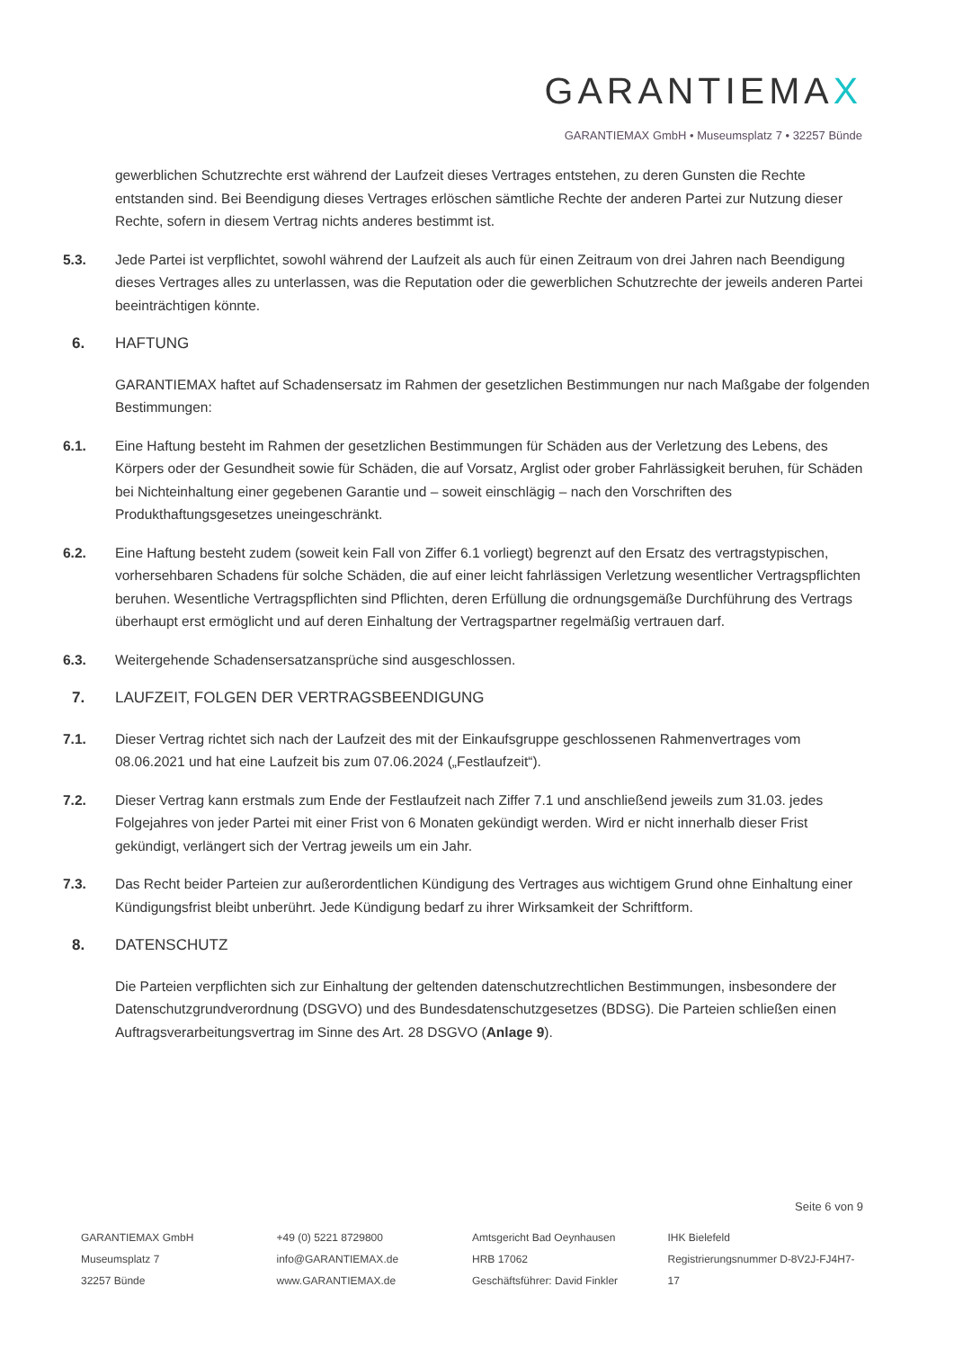GARANTIEMAX
GARANTIEMAX GmbH • Museumsplatz 7 • 32257 Bünde
gewerblichen Schutzrechte erst während der Laufzeit dieses Vertrages entstehen, zu deren Gunsten die Rechte entstanden sind. Bei Beendigung dieses Vertrages erlöschen sämtliche Rechte der anderen Partei zur Nutzung dieser Rechte, sofern in diesem Vertrag nichts anderes bestimmt ist.
5.3. Jede Partei ist verpflichtet, sowohl während der Laufzeit als auch für einen Zeitraum von drei Jahren nach Beendigung dieses Vertrages alles zu unterlassen, was die Reputation oder die gewerblichen Schutzrechte der jeweils anderen Partei beeinträchtigen könnte.
6. HAFTUNG
GARANTIEMAX haftet auf Schadensersatz im Rahmen der gesetzlichen Bestimmungen nur nach Maßgabe der folgenden Bestimmungen:
6.1. Eine Haftung besteht im Rahmen der gesetzlichen Bestimmungen für Schäden aus der Verletzung des Lebens, des Körpers oder der Gesundheit sowie für Schäden, die auf Vorsatz, Arglist oder grober Fahrlässigkeit beruhen, für Schäden bei Nichteinhaltung einer gegebenen Garantie und – soweit einschlägig – nach den Vorschriften des Produkthaftungsgesetzes uneingeschränkt.
6.2. Eine Haftung besteht zudem (soweit kein Fall von Ziffer 6.1 vorliegt) begrenzt auf den Ersatz des vertragstypischen, vorhersehbaren Schadens für solche Schäden, die auf einer leicht fahrlässigen Verletzung wesentlicher Vertragspflichten beruhen. Wesentliche Vertragspflichten sind Pflichten, deren Erfüllung die ordnungsgemäße Durchführung des Vertrags überhaupt erst ermöglicht und auf deren Einhaltung der Vertragspartner regelmäßig vertrauen darf.
6.3. Weitergehende Schadensersatzansprüche sind ausgeschlossen.
7. LAUFZEIT, FOLGEN DER VERTRAGSBEENDIGUNG
7.1. Dieser Vertrag richtet sich nach der Laufzeit des mit der Einkaufsgruppe geschlossenen Rahmenvertrages vom 08.06.2021 und hat eine Laufzeit bis zum 07.06.2024 („Festlaufzeit“).
7.2. Dieser Vertrag kann erstmals zum Ende der Festlaufzeit nach Ziffer 7.1 und anschließend jeweils zum 31.03. jedes Folgejahres von jeder Partei mit einer Frist von 6 Monaten gekündigt werden. Wird er nicht innerhalb dieser Frist gekündigt, verlängert sich der Vertrag jeweils um ein Jahr.
7.3. Das Recht beider Parteien zur außerordentlichen Kündigung des Vertrages aus wichtigem Grund ohne Einhaltung einer Kündigungsfrist bleibt unberührt. Jede Kündigung bedarf zu ihrer Wirksamkeit der Schriftform.
8. DATENSCHUTZ
Die Parteien verpflichten sich zur Einhaltung der geltenden datenschutzrechtlichen Bestimmungen, insbesondere der Datenschutzgrundverordnung (DSGVO) und des Bundesdatenschutzgesetzes (BDSG). Die Parteien schließen einen Auftragsverarbeitungsvertrag im Sinne des Art. 28 DSGVO (Anlage 9).
Seite 6 von 9
GARANTIEMAX GmbH
Museumsplatz 7
32257 Bünde
+49 (0) 5221 8729800
info@GARANTIEMAX.de
www.GARANTIEMAX.de
Amtsgericht Bad Oeynhausen
HRB 17062
Geschäftsführer: David Finkler
IHK Bielefeld
Registrierungsnummer D-8V2J-FJ4H7-17